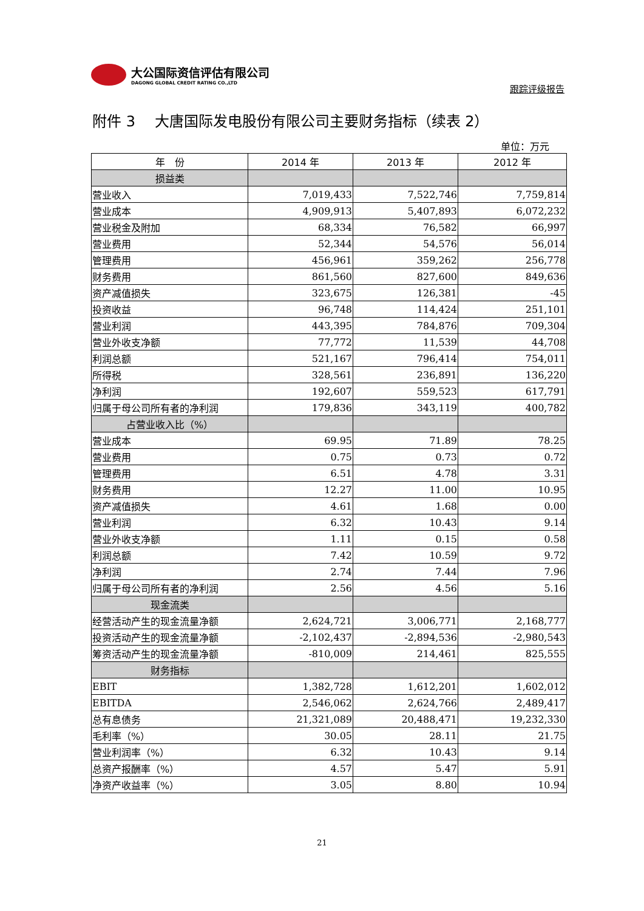大公国际资信评估有限公司
DAGONG GLOBAL CREDIT RATING CO.,LTD
跟踪评级报告
附件 3　 大唐国际发电股份有限公司主要财务指标（续表 2）
单位：万元
| 年 份 | 2014 年 | 2013 年 | 2012 年 |
| --- | --- | --- | --- |
| 损益类 | | | |
| 营业收入 | 7,019,433 | 7,522,746 | 7,759,814 |
| 营业成本 | 4,909,913 | 5,407,893 | 6,072,232 |
| 营业税金及附加 | 68,334 | 76,582 | 66,997 |
| 营业费用 | 52,344 | 54,576 | 56,014 |
| 管理费用 | 456,961 | 359,262 | 256,778 |
| 财务费用 | 861,560 | 827,600 | 849,636 |
| 资产减值损失 | 323,675 | 126,381 | -45 |
| 投资收益 | 96,748 | 114,424 | 251,101 |
| 营业利润 | 443,395 | 784,876 | 709,304 |
| 营业外收支净额 | 77,772 | 11,539 | 44,708 |
| 利润总额 | 521,167 | 796,414 | 754,011 |
| 所得税 | 328,561 | 236,891 | 136,220 |
| 净利润 | 192,607 | 559,523 | 617,791 |
| 归属于母公司所有者的净利润 | 179,836 | 343,119 | 400,782 |
| 占营业收入比（%） | | | |
| 营业成本 | 69.95 | 71.89 | 78.25 |
| 营业费用 | 0.75 | 0.73 | 0.72 |
| 管理费用 | 6.51 | 4.78 | 3.31 |
| 财务费用 | 12.27 | 11.00 | 10.95 |
| 资产减值损失 | 4.61 | 1.68 | 0.00 |
| 营业利润 | 6.32 | 10.43 | 9.14 |
| 营业外收支净额 | 1.11 | 0.15 | 0.58 |
| 利润总额 | 7.42 | 10.59 | 9.72 |
| 净利润 | 2.74 | 7.44 | 7.96 |
| 归属于母公司所有者的净利润 | 2.56 | 4.56 | 5.16 |
| 现金流类 | | | |
| 经营活动产生的现金流量净额 | 2,624,721 | 3,006,771 | 2,168,777 |
| 投资活动产生的现金流量净额 | -2,102,437 | -2,894,536 | -2,980,543 |
| 筹资活动产生的现金流量净额 | -810,009 | 214,461 | 825,555 |
| 财务指标 | | | |
| EBIT | 1,382,728 | 1,612,201 | 1,602,012 |
| EBITDA | 2,546,062 | 2,624,766 | 2,489,417 |
| 总有息债务 | 21,321,089 | 20,488,471 | 19,232,330 |
| 毛利率（%） | 30.05 | 28.11 | 21.75 |
| 营业利润率（%） | 6.32 | 10.43 | 9.14 |
| 总资产报酬率（%） | 4.57 | 5.47 | 5.91 |
| 净资产收益率（%） | 3.05 | 8.80 | 10.94 |
21